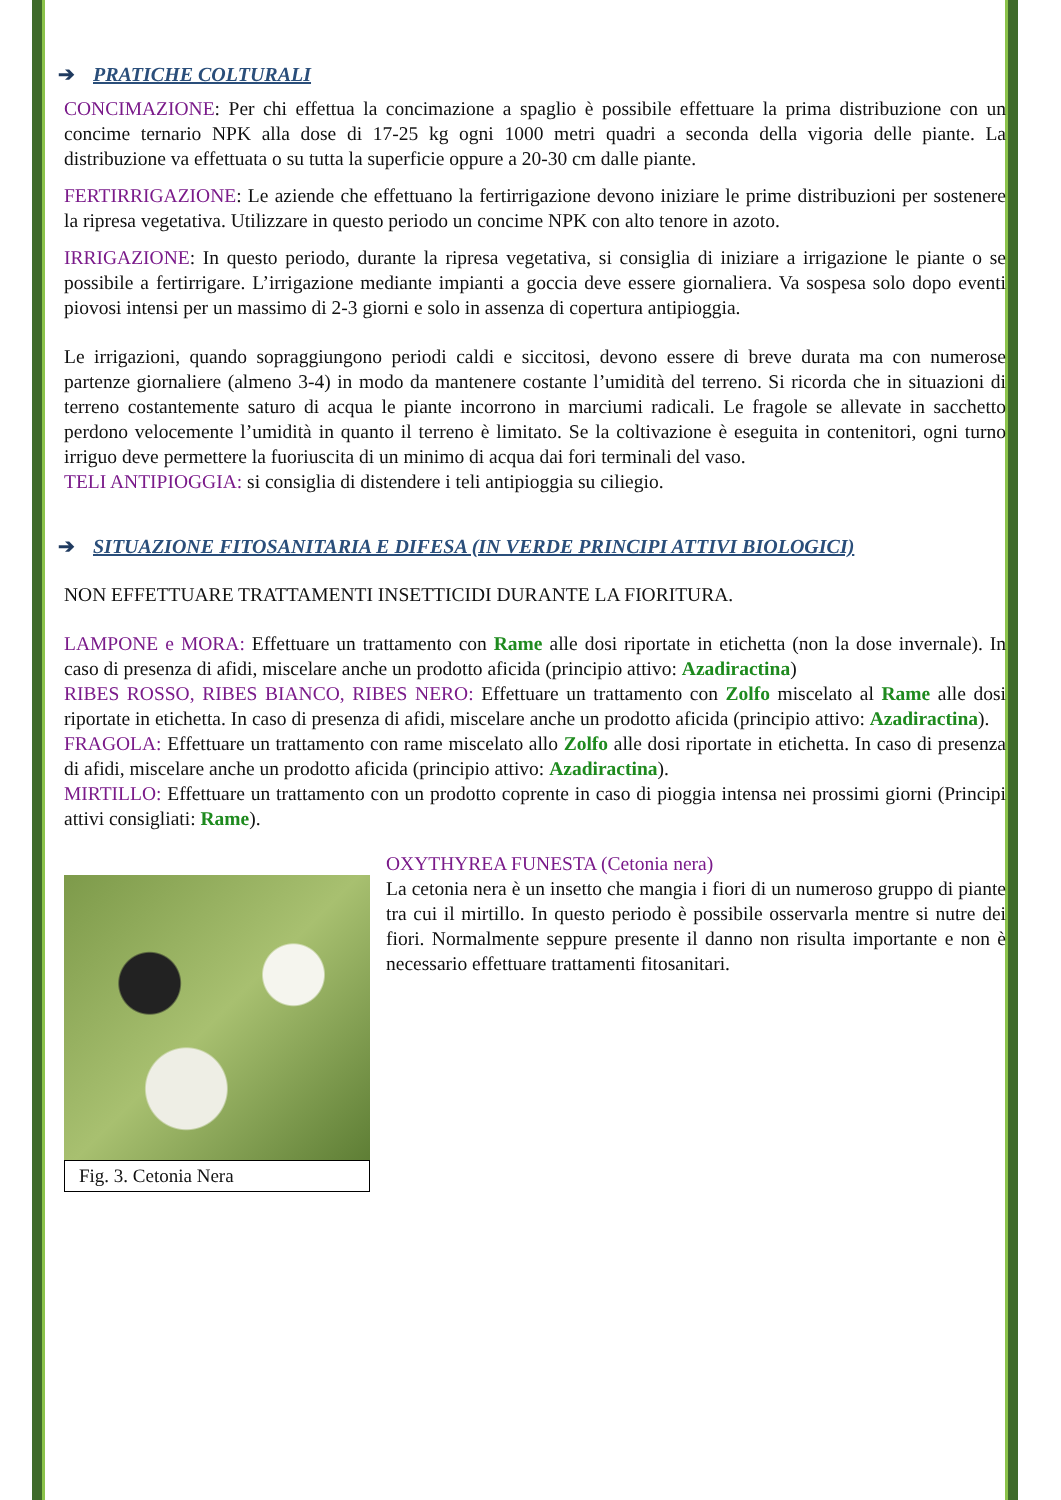➔ PRATICHE COLTURALI
CONCIMAZIONE: Per chi effettua la concimazione a spaglio è possibile effettuare la prima distribuzione con un concime ternario NPK alla dose di 17-25 kg ogni 1000 metri quadri a seconda della vigoria delle piante. La distribuzione va effettuata o su tutta la superficie oppure a 20-30 cm dalle piante.
FERTIRRIGAZIONE: Le aziende che effettuano la fertirrigazione devono iniziare le prime distribuzioni per sostenere la ripresa vegetativa. Utilizzare in questo periodo un concime NPK con alto tenore in azoto.
IRRIGAZIONE: In questo periodo, durante la ripresa vegetativa, si consiglia di iniziare a irrigazione le piante o se possibile a fertirrigare. L’irrigazione mediante impianti a goccia deve essere giornaliera. Va sospesa solo dopo eventi piovosi intensi per un massimo di 2-3 giorni e solo in assenza di copertura antipioggia.
Le irrigazioni, quando sopraggiungono periodi caldi e siccitosi, devono essere di breve durata ma con numerose partenze giornaliere (almeno 3-4) in modo da mantenere costante l’umidità del terreno. Si ricorda che in situazioni di terreno costantemente saturo di acqua le piante incorrono in marciumi radicali. Le fragole se allevate in sacchetto perdono velocemente l’umidità in quanto il terreno è limitato. Se la coltivazione è eseguita in contenitori, ogni turno irriguo deve permettere la fuoriuscita di un minimo di acqua dai fori terminali del vaso.
TELI ANTIPIOGGIA: si consiglia di distendere i teli antipioggia su ciliegio.
➔ SITUAZIONE FITOSANITARIA E DIFESA (IN VERDE PRINCIPI ATTIVI BIOLOGICI)
NON EFFETTUARE TRATTAMENTI INSETTICIDI DURANTE LA FIORITURA.
LAMPONE e MORA: Effettuare un trattamento con Rame alle dosi riportate in etichetta (non la dose invernale). In caso di presenza di afidi, miscelare anche un prodotto aficida (principio attivo: Azadiractina)
RIBES ROSSO, RIBES BIANCO, RIBES NERO: Effettuare un trattamento con Zolfo miscelato al Rame alle dosi riportate in etichetta. In caso di presenza di afidi, miscelare anche un prodotto aficida (principio attivo: Azadiractina).
FRAGOLA: Effettuare un trattamento con rame miscelato allo Zolfo alle dosi riportate in etichetta. In caso di presenza di afidi, miscelare anche un prodotto aficida (principio attivo: Azadiractina).
MIRTILLO: Effettuare un trattamento con un prodotto coprente in caso di pioggia intensa nei prossimi giorni (Principi attivi consigliati: Rame).
Fig. 3. Cetonia Nera
OXYTHYREA FUNESTA (Cetonia nera)
La cetonia nera è un insetto che mangia i fiori di un numeroso gruppo di piante tra cui il mirtillo. In questo periodo è possibile osservarla mentre si nutre dei fiori. Normalmente seppure presente il danno non risulta importante e non è necessario effettuare trattamenti fitosanitari.